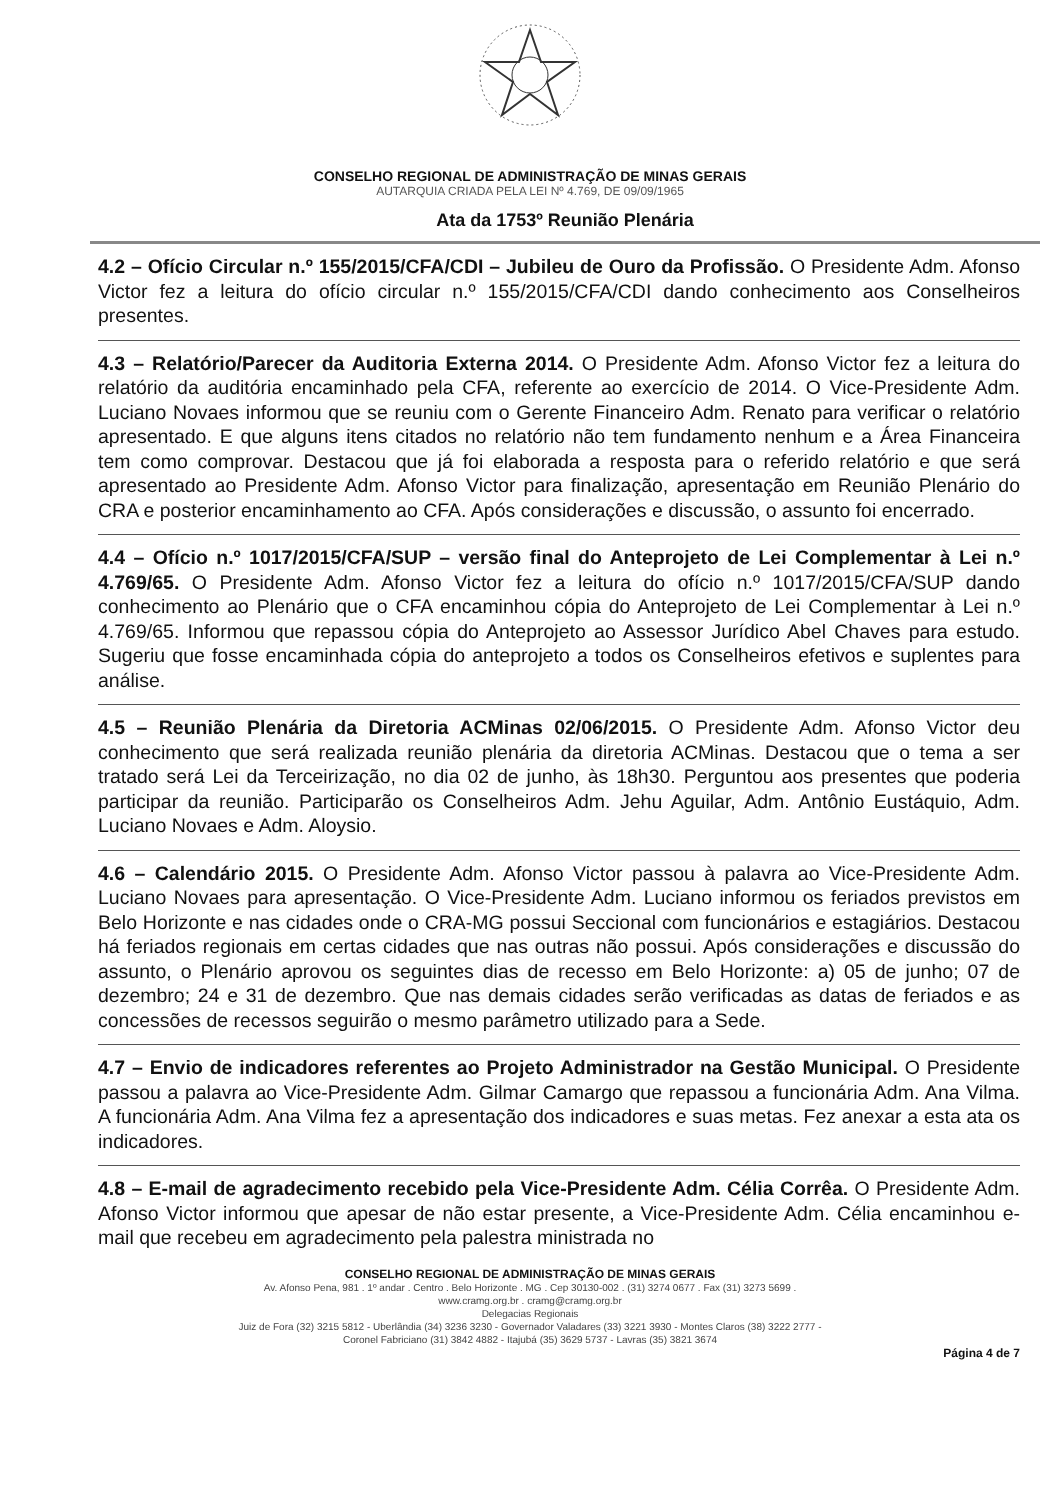CONSELHO REGIONAL DE ADMINISTRAÇÃO DE MINAS GERAIS
AUTARQUIA CRIADA PELA LEI Nº 4.769, DE 09/09/1965
Ata da 1753º Reunião Plenária
4.2 – Ofício Circular n.º 155/2015/CFA/CDI – Jubileu de Ouro da Profissão. O Presidente Adm. Afonso Victor fez a leitura do ofício circular n.º 155/2015/CFA/CDI dando conhecimento aos Conselheiros presentes.
4.3 – Relatório/Parecer da Auditoria Externa 2014. O Presidente Adm. Afonso Victor fez a leitura do relatório da auditória encaminhado pela CFA, referente ao exercício de 2014. O Vice-Presidente Adm. Luciano Novaes informou que se reuniu com o Gerente Financeiro Adm. Renato para verificar o relatório apresentado. E que alguns itens citados no relatório não tem fundamento nenhum e a Área Financeira tem como comprovar. Destacou que já foi elaborada a resposta para o referido relatório e que será apresentado ao Presidente Adm. Afonso Victor para finalização, apresentação em Reunião Plenário do CRA e posterior encaminhamento ao CFA. Após considerações e discussão, o assunto foi encerrado.
4.4 – Ofício n.º 1017/2015/CFA/SUP – versão final do Anteprojeto de Lei Complementar à Lei n.º 4.769/65. O Presidente Adm. Afonso Victor fez a leitura do ofício n.º 1017/2015/CFA/SUP dando conhecimento ao Plenário que o CFA encaminhou cópia do Anteprojeto de Lei Complementar à Lei n.º 4.769/65. Informou que repassou cópia do Anteprojeto ao Assessor Jurídico Abel Chaves para estudo. Sugeriu que fosse encaminhada cópia do anteprojeto a todos os Conselheiros efetivos e suplentes para análise.
4.5 – Reunião Plenária da Diretoria ACMinas 02/06/2015. O Presidente Adm. Afonso Victor deu conhecimento que será realizada reunião plenária da diretoria ACMinas. Destacou que o tema a ser tratado será Lei da Terceirização, no dia 02 de junho, às 18h30. Perguntou aos presentes que poderia participar da reunião. Participarão os Conselheiros Adm. Jehu Aguilar, Adm. Antônio Eustáquio, Adm. Luciano Novaes e Adm. Aloysio.
4.6 – Calendário 2015. O Presidente Adm. Afonso Victor passou à palavra ao Vice-Presidente Adm. Luciano Novaes para apresentação. O Vice-Presidente Adm. Luciano informou os feriados previstos em Belo Horizonte e nas cidades onde o CRA-MG possui Seccional com funcionários e estagiários. Destacou há feriados regionais em certas cidades que nas outras não possui. Após considerações e discussão do assunto, o Plenário aprovou os seguintes dias de recesso em Belo Horizonte: a) 05 de junho; 07 de dezembro; 24 e 31 de dezembro. Que nas demais cidades serão verificadas as datas de feriados e as concessões de recessos seguirão o mesmo parâmetro utilizado para a Sede.
4.7 – Envio de indicadores referentes ao Projeto Administrador na Gestão Municipal. O Presidente passou a palavra ao Vice-Presidente Adm. Gilmar Camargo que repassou a funcionária Adm. Ana Vilma. A funcionária Adm. Ana Vilma fez a apresentação dos indicadores e suas metas. Fez anexar a esta ata os indicadores.
4.8 – E-mail de agradecimento recebido pela Vice-Presidente Adm. Célia Corrêa. O Presidente Adm. Afonso Victor informou que apesar de não estar presente, a Vice-Presidente Adm. Célia encaminhou e-mail que recebeu em agradecimento pela palestra ministrada no
CONSELHO REGIONAL DE ADMINISTRAÇÃO DE MINAS GERAIS
Av. Afonso Pena, 981 . 1º andar . Centro . Belo Horizonte . MG . Cep 30130-002 . (31) 3274 0677 . Fax (31) 3273 5699 .
www.cramg.org.br . cramg@cramg.org.br
Delegacias Regionais
Juiz de Fora (32) 3215 5812 - Uberlândia (34) 3236 3230 - Governador Valadares (33) 3221 3930 - Montes Claros (38) 3222 2777 -
Coronel Fabriciano (31) 3842 4882 - Itajubá (35) 3629 5737 - Lavras (35) 3821 3674
Página 4 de 7